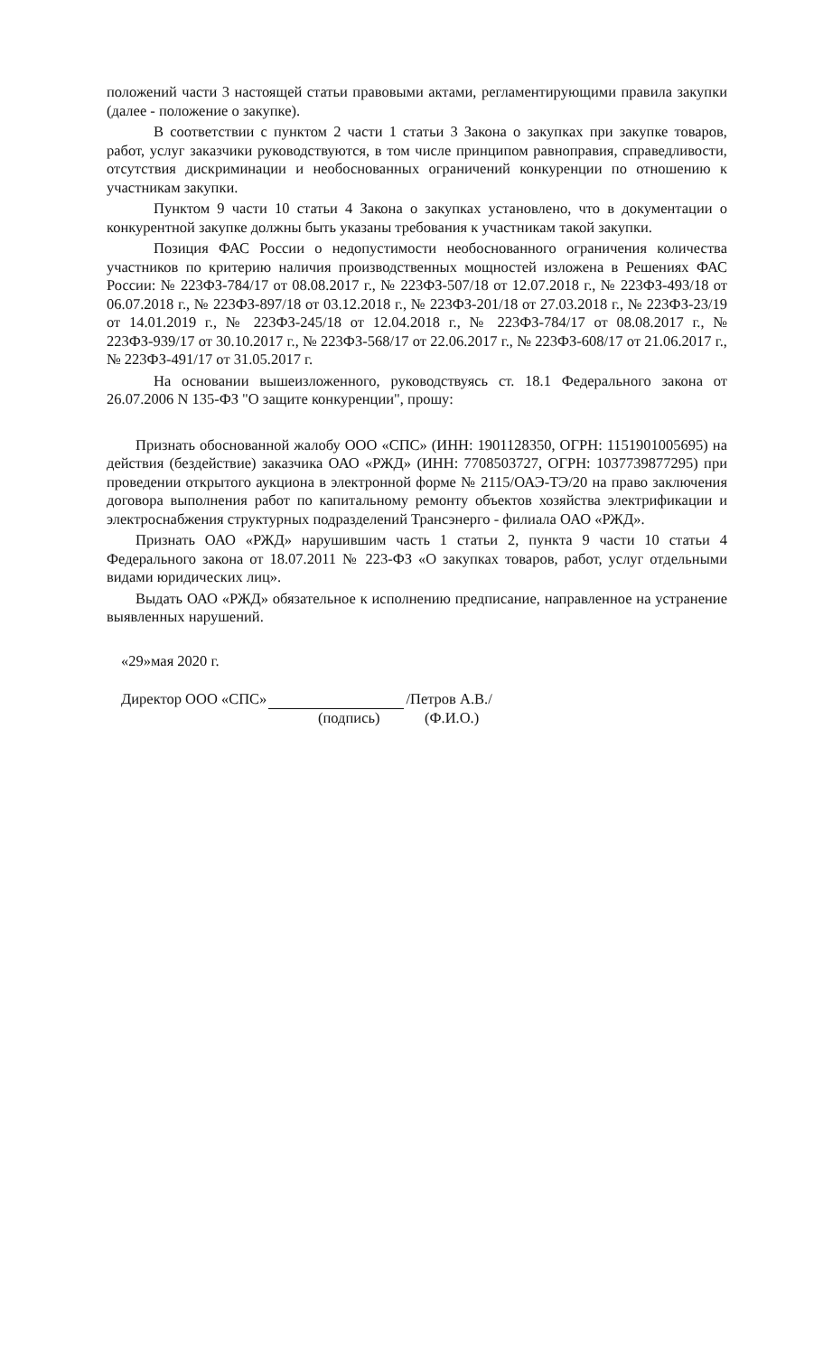положений части 3 настоящей статьи правовыми актами, регламентирующими правила закупки (далее - положение о закупке).
В соответствии с пунктом 2 части 1 статьи 3 Закона о закупках при закупке товаров, работ, услуг заказчики руководствуются, в том числе принципом равноправия, справедливости, отсутствия дискриминации и необоснованных ограничений конкуренции по отношению к участникам закупки.
Пунктом 9 части 10 статьи 4 Закона о закупках установлено, что в документации о конкурентной закупке должны быть указаны требования к участникам такой закупки.
Позиция ФАС России о недопустимости необоснованного ограничения количества участников по критерию наличия производственных мощностей изложена в Решениях ФАС России: № 223ФЗ-784/17 от 08.08.2017 г., № 223ФЗ-507/18 от 12.07.2018 г., № 223ФЗ-493/18 от 06.07.2018 г., № 223ФЗ-897/18 от 03.12.2018 г., № 223ФЗ-201/18 от 27.03.2018 г., № 223ФЗ-23/19 от 14.01.2019 г., № 223ФЗ-245/18 от 12.04.2018 г., № 223ФЗ-784/17 от 08.08.2017 г., № 223ФЗ-939/17 от 30.10.2017 г., № 223ФЗ-568/17 от 22.06.2017 г., № 223ФЗ-608/17 от 21.06.2017 г., № 223ФЗ-491/17 от 31.05.2017 г.
На основании вышеизложенного, руководствуясь ст. 18.1 Федерального закона от 26.07.2006 N 135-ФЗ "О защите конкуренции", прошу:
Признать обоснованной жалобу ООО «СПС» (ИНН: 1901128350, ОГРН: 1151901005695) на действия (бездействие) заказчика ОАО «РЖД» (ИНН: 7708503727, ОГРН: 1037739877295) при проведении открытого аукциона в электронной форме № 2115/ОАЭ-ТЭ/20 на право заключения договора выполнения работ по капитальному ремонту объектов хозяйства электрификации и электроснабжения структурных подразделений Трансэнерго - филиала ОАО «РЖД».
Признать ОАО «РЖД» нарушившим часть 1 статьи 2, пункта 9 части 10 статьи 4 Федерального закона от 18.07.2011 № 223-ФЗ «О закупках товаров, работ, услуг отдельными видами юридических лиц».
Выдать ОАО «РЖД» обязательное к исполнению предписание, направленное на устранение выявленных нарушений.
«29»мая 2020 г.
Директор ООО «СПС» /Петров А.В./
(подпись) (Ф.И.О.)